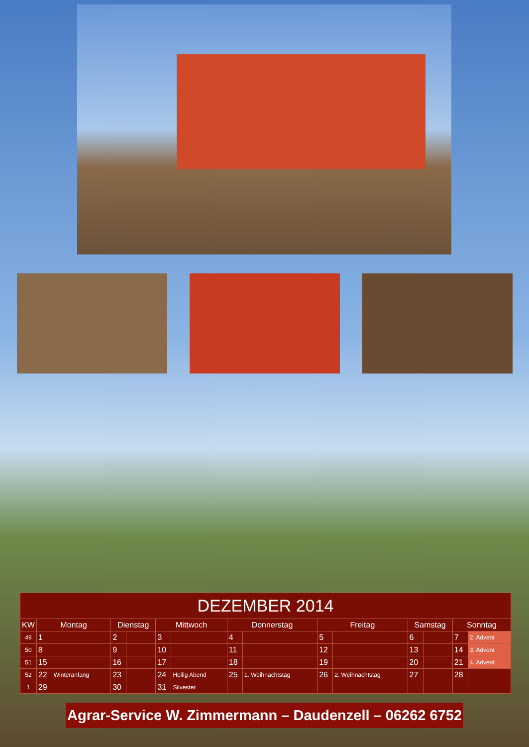| DEZEMBER 2014 | | | | | | | | | | | | | | |
| KW | Montag | | Dienstag | | Mittwoch | | Donnerstag | | Freitag | | Samstag | | Sonntag | |
| 49 | 1 | | 2 | | 3 | | 4 | | 5 | | 6 | | 7 | 2. Advent |
| 50 | 8 | | 9 | | 10 | | 11 | | 12 | | 13 | | 14 | 3. Advent |
| 51 | 15 | | 16 | | 17 | | 18 | | 19 | | 20 | | 21 | 4. Advent |
| 52 | 22 | Winteranfang | 23 | | 24 | Heilig Abend | 25 | 1. Weihnachtstag | 26 | 2. Weihnachtstag | 27 | | 28 | |
| 1 | 29 | | 30 | | 31 | Silvester | | | | | | | | |
Agrar-Service W. Zimmermann – Daudenzell – 06262 6752